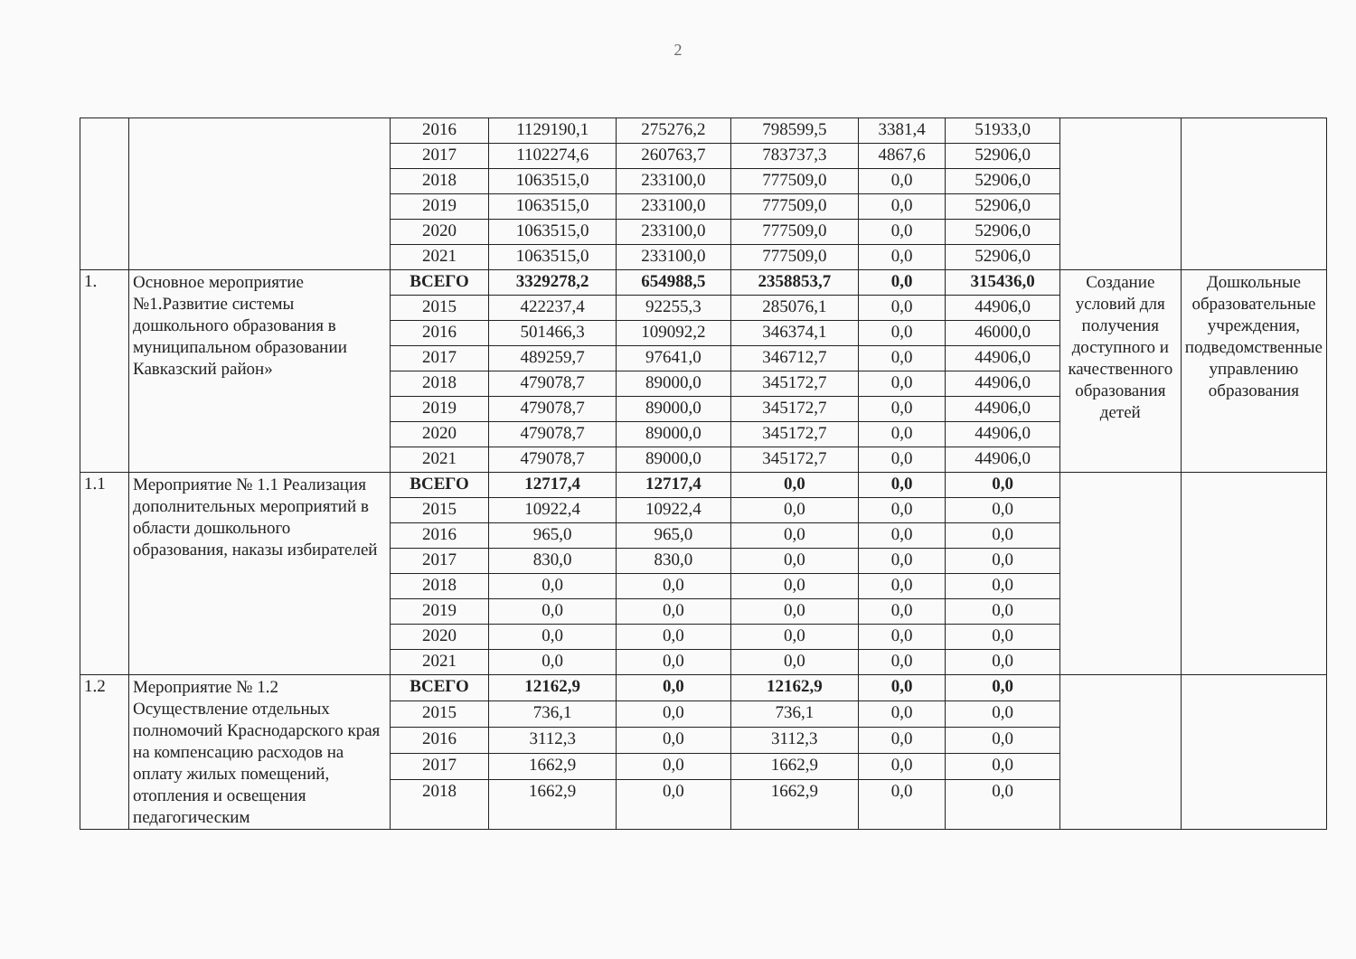2
| | | 2016 | 1129190,1 | 275276,2 | 798599,5 | 3381,4 | 51933,0 | | |
| | | 2017 | 1102274,6 | 260763,7 | 783737,3 | 4867,6 | 52906,0 | | |
| | | 2018 | 1063515,0 | 233100,0 | 777509,0 | 0,0 | 52906,0 | | |
| | | 2019 | 1063515,0 | 233100,0 | 777509,0 | 0,0 | 52906,0 | | |
| | | 2020 | 1063515,0 | 233100,0 | 777509,0 | 0,0 | 52906,0 | | |
| | | 2021 | 1063515,0 | 233100,0 | 777509,0 | 0,0 | 52906,0 | | |
| 1. | Основное мероприятие №1.Развитие системы дошкольного образования в муниципальном образовании Кавказский район» | ВСЕГО | 3329278,2 | 654988,5 | 2358853,7 | 0,0 | 315436,0 | Создание условий для получения доступного и качественного образования детей | Дошкольные образовательные учреждения, подведомственные управлению образования |
| | | 2015 | 422237,4 | 92255,3 | 285076,1 | 0,0 | 44906,0 | | |
| | | 2016 | 501466,3 | 109092,2 | 346374,1 | 0,0 | 46000,0 | | |
| | | 2017 | 489259,7 | 97641,0 | 346712,7 | 0,0 | 44906,0 | | |
| | | 2018 | 479078,7 | 89000,0 | 345172,7 | 0,0 | 44906,0 | | |
| | | 2019 | 479078,7 | 89000,0 | 345172,7 | 0,0 | 44906,0 | | |
| | | 2020 | 479078,7 | 89000,0 | 345172,7 | 0,0 | 44906,0 | | |
| | | 2021 | 479078,7 | 89000,0 | 345172,7 | 0,0 | 44906,0 | | |
| 1.1 | Мероприятие № 1.1 Реализация дополнительных мероприятий в области дошкольного образования, наказы избирателей | ВСЕГО | 12717,4 | 12717,4 | 0,0 | 0,0 | 0,0 | | |
| | | 2015 | 10922,4 | 10922,4 | 0,0 | 0,0 | 0,0 | | |
| | | 2016 | 965,0 | 965,0 | 0,0 | 0,0 | 0,0 | | |
| | | 2017 | 830,0 | 830,0 | 0,0 | 0,0 | 0,0 | | |
| | | 2018 | 0,0 | 0,0 | 0,0 | 0,0 | 0,0 | | |
| | | 2019 | 0,0 | 0,0 | 0,0 | 0,0 | 0,0 | | |
| | | 2020 | 0,0 | 0,0 | 0,0 | 0,0 | 0,0 | | |
| | | 2021 | 0,0 | 0,0 | 0,0 | 0,0 | 0,0 | | |
| 1.2 | Мероприятие № 1.2 Осуществление отдельных полномочий Краснодарского края на компенсацию расходов на оплату жилых помещений, отопления и освещения педагогическим | ВСЕГО | 12162,9 | 0,0 | 12162,9 | 0,0 | 0,0 | | |
| | | 2015 | 736,1 | 0,0 | 736,1 | 0,0 | 0,0 | | |
| | | 2016 | 3112,3 | 0,0 | 3112,3 | 0,0 | 0,0 | | |
| | | 2017 | 1662,9 | 0,0 | 1662,9 | 0,0 | 0,0 | | |
| | | 2018 | 1662,9 | 0,0 | 1662,9 | 0,0 | 0,0 | | |